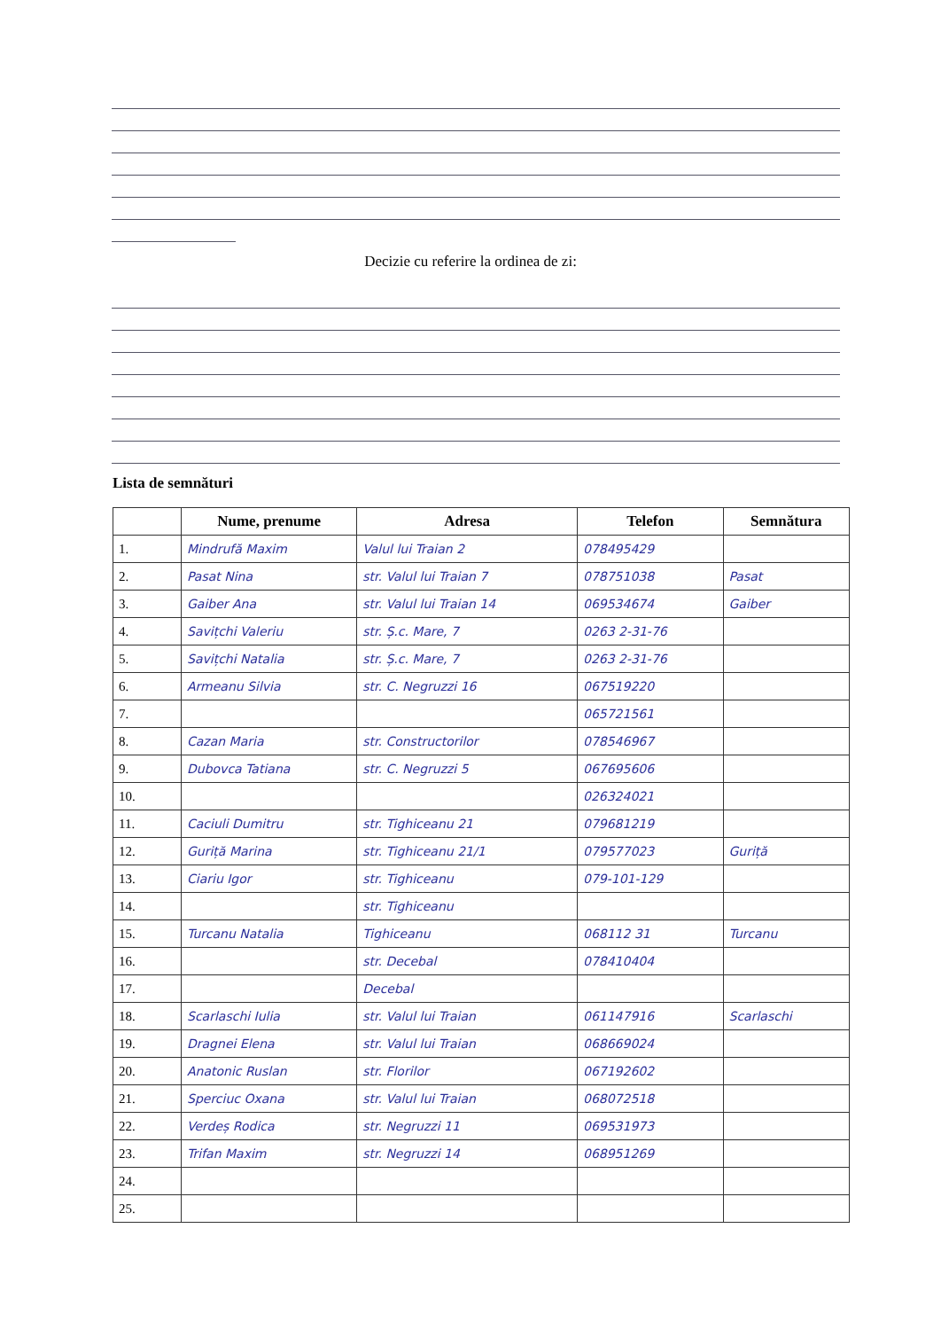Decizie cu referire la ordinea de zi:
Lista de semnături
| | Nume, prenume | Adresa | Telefon | Semnătura |
| --- | --- | --- | --- | --- |
| 1. | Mindrufă Maxim | Valul lui Traian 2 | 078495429 | |
| 2. | Pasat Nina | str. Valul lui Traian 7 | 078751038 | Pasat |
| 3. | Gaiber Ana | str. Valul lui Traian 14 | 069534674 | Gaiber |
| 4. | Savițchi Valeriu | str. Ș.c. Mare, 7 | 0263 2-31-76 | |
| 5. | Savițchi Natalia | str. Ș.c. Mare, 7 | 0263 2-31-76 | |
| 6. | Armeanu Silvia | str. C. Negruzzi 16 | 067519220 | |
| 7. | | | 065721561 | |
| 8. | Cazan Maria | str. Constructorilor | 078546967 | |
| 9. | Dubovca Tatiana | str. C. Negruzzi 5 | 067695606 | |
| 10. | | | 026324021 | |
| 11. | Caciuli Dumitru | str. Tighiceanu 21 | 079681219 | |
| 12. | Guriță Marina | str. Tighiceanu 21/1 | 079577023 | Guriță |
| 13. | Ciariu Igor | str. Tighiceanu | 079-101-129 | |
| 14. | | str. Tighiceanu | | |
| 15. | Turcanu Natalia | Tighiceanu | 068112 31 | Turcanu |
| 16. | | str. Decebal | 078410404 | |
| 17. | | Decebal | | |
| 18. | Scarlaschi Iulia | str. Valul lui Traian | 061147916 | Scarlaschi |
| 19. | Dragnei Elena | str. Valul lui Traian | 068669024 | |
| 20. | Anatonic Ruslan | str. Florilor | 067192602 | |
| 21. | Sperciuc Oxana | str. Valul lui Traian | 068072518 | |
| 22. | Verdeș Rodica | str. Negruzzi 11 | 069531973 | |
| 23. | Trifan Maxim | str. Negruzzi 14 | 068951269 | |
| 24. | | | | |
| 25. | | | | |